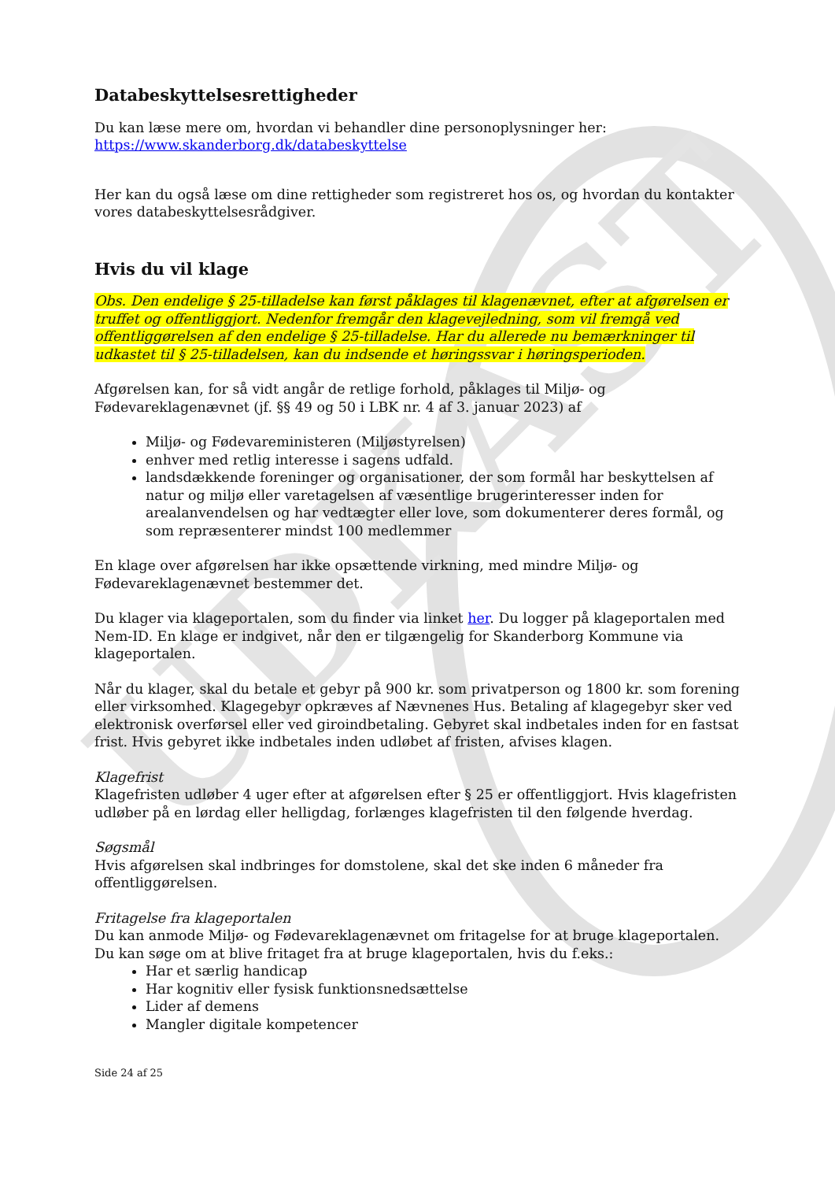UDKAST
Databeskyttelsesrettigheder
Du kan læse mere om, hvordan vi behandler dine personoplysninger her:
https://www.skanderborg.dk/databeskyttelse
Her kan du også læse om dine rettigheder som registreret hos os, og hvordan du kontakter vores databeskyttelsesrådgiver.
Hvis du vil klage
Obs. Den endelige § 25-tilladelse kan først påklages til klagenævnet, efter at afgørelsen er truffet og offentliggjort. Nedenfor fremgår den klagevejledning, som vil fremgå ved offentliggørelsen af den endelige § 25-tilladelse. Har du allerede nu bemærkninger til udkastet til § 25-tilladelsen, kan du indsende et høringssvar i høringsperioden.
Afgørelsen kan, for så vidt angår de retlige forhold, påklages til Miljø- og Fødevareklagenævnet (jf. §§ 49 og 50 i LBK nr. 4 af 3. januar 2023) af
Miljø- og Fødevareministeren (Miljøstyrelsen)
enhver med retlig interesse i sagens udfald.
landsdækkende foreninger og organisationer, der som formål har beskyttelsen af natur og miljø eller varetagelsen af væsentlige brugerinteresser inden for arealanvendelsen og har vedtægter eller love, som dokumenterer deres formål, og som repræsenterer mindst 100 medlemmer
En klage over afgørelsen har ikke opsættende virkning, med mindre Miljø- og Fødevareklagenævnet bestemmer det.
Du klager via klageportalen, som du finder via linket her. Du logger på klageportalen med Nem-ID. En klage er indgivet, når den er tilgængelig for Skanderborg Kommune via klageportalen.
Når du klager, skal du betale et gebyr på 900 kr. som privatperson og 1800 kr. som forening eller virksomhed. Klagegebyr opkræves af Nævnenes Hus. Betaling af klagegebyr sker ved elektronisk overførsel eller ved giroindbetaling. Gebyret skal indbetales inden for en fastsat frist. Hvis gebyret ikke indbetales inden udløbet af fristen, afvises klagen.
Klagefrist
Klagefristen udløber 4 uger efter at afgørelsen efter § 25 er offentliggjort. Hvis klagefristen udløber på en lørdag eller helligdag, forlænges klagefristen til den følgende hverdag.
Søgsmål
Hvis afgørelsen skal indbringes for domstolene, skal det ske inden 6 måneder fra offentliggørelsen.
Fritagelse fra klageportalen
Du kan anmode Miljø- og Fødevareklagenævnet om fritagelse for at bruge klageportalen. Du kan søge om at blive fritaget fra at bruge klageportalen, hvis du f.eks.:
Har et særlig handicap
Har kognitiv eller fysisk funktionsnedsættelse
Lider af demens
Mangler digitale kompetencer
Side 24 af 25